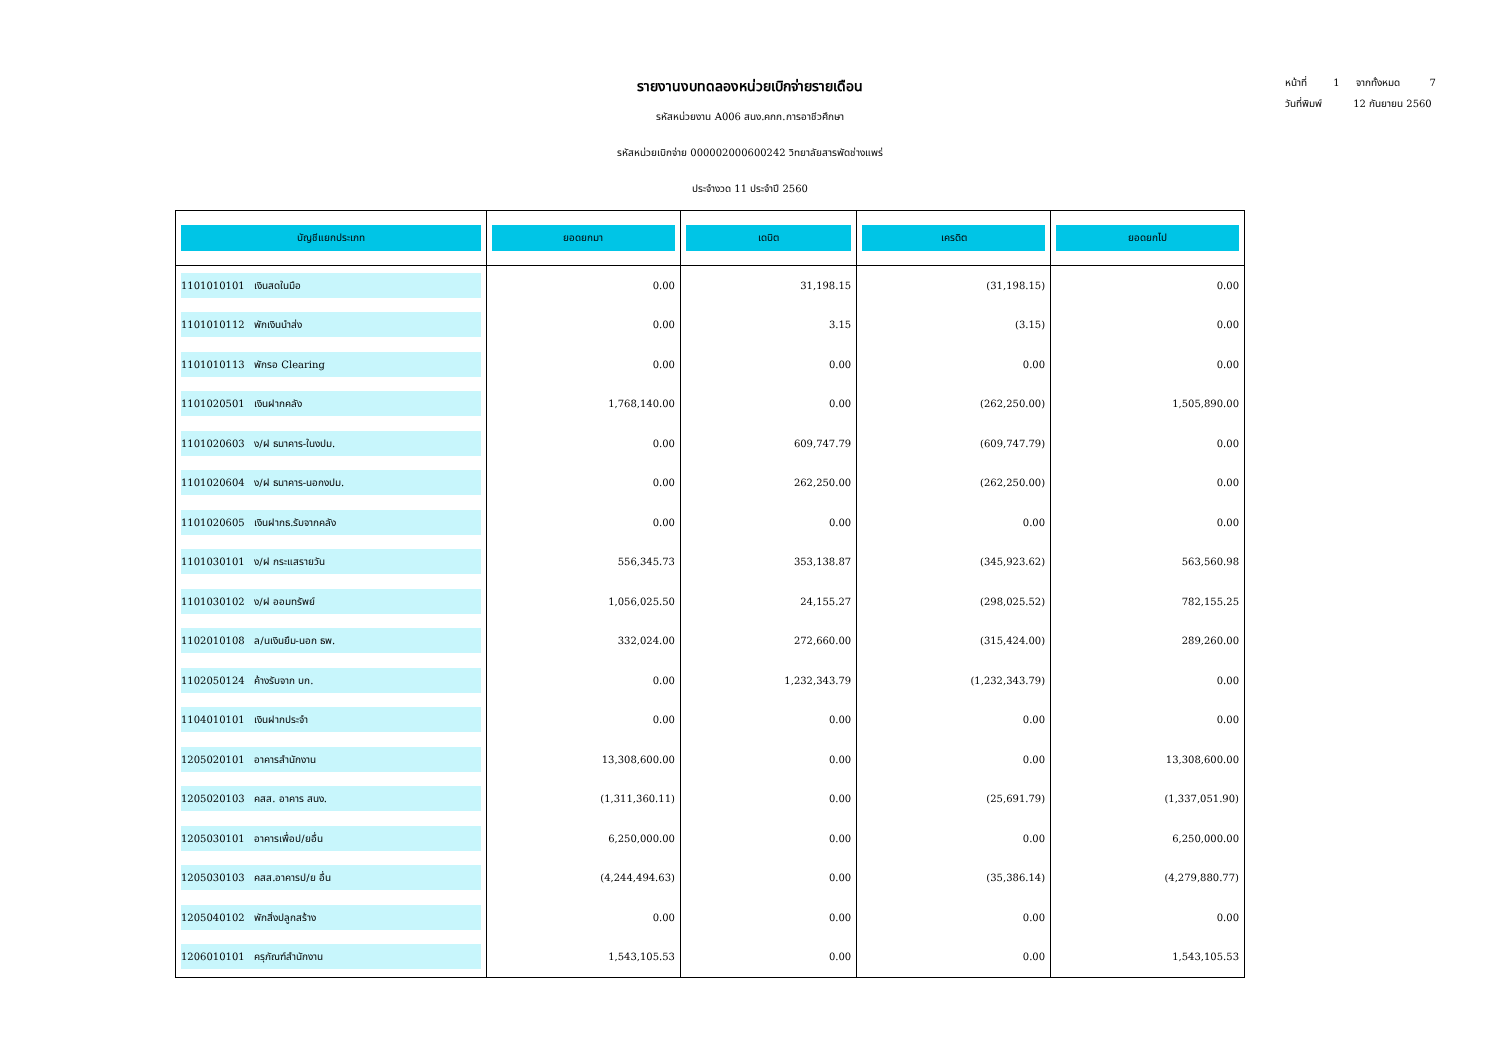หน้าที่ 1 จากทั้งหมด 7
วันที่พิมพ์ 12 กันยายน 2560
รายงานงบทดลองหน่วยเบิกจ่ายรายเดือน
รหัสหน่วยงาน A006 สนง.คกก.การอาชีวศึกษา
รหัสหน่วยเบิกจ่าย 000002000600242 วิทยาลัยสารพัดช่างแพร่
ประจำงวด 11 ประจำปี 2560
| บัญชีแยกประเภท | ยอดยกมา | เดบิต | เครดิต | ยอดยกไป |
| --- | --- | --- | --- | --- |
| 1101010101 เงินสดในมือ | 0.00 | 31,198.15 | (31,198.15) | 0.00 |
| 1101010112 พักเงินนำส่ง | 0.00 | 3.15 | (3.15) | 0.00 |
| 1101010113 พักรอ Clearing | 0.00 | 0.00 | 0.00 | 0.00 |
| 1101020501 เงินฝากคลัง | 1,768,140.00 | 0.00 | (262,250.00) | 1,505,890.00 |
| 1101020603 ง/ฝ ธนาคาร-ในงปม. | 0.00 | 609,747.79 | (609,747.79) | 0.00 |
| 1101020604 ง/ฝ ธนาคาร-นอกงปม. | 0.00 | 262,250.00 | (262,250.00) | 0.00 |
| 1101020605 เงินฝากธ.รับจากคลัง | 0.00 | 0.00 | 0.00 | 0.00 |
| 1101030101 ง/ฝ กระแสรายวัน | 556,345.73 | 353,138.87 | (345,923.62) | 563,560.98 |
| 1101030102 ง/ฝ ออมทรัพย์ | 1,056,025.50 | 24,155.27 | (298,025.52) | 782,155.25 |
| 1102010108 ล/นเงินยืม-นอก ธพ. | 332,024.00 | 272,660.00 | (315,424.00) | 289,260.00 |
| 1102050124 ค้างรับจาก บก. | 0.00 | 1,232,343.79 | (1,232,343.79) | 0.00 |
| 1104010101 เงินฝากประจำ | 0.00 | 0.00 | 0.00 | 0.00 |
| 1205020101 อาคารสำนักงาน | 13,308,600.00 | 0.00 | 0.00 | 13,308,600.00 |
| 1205020103 คสส. อาคาร สนง. | (1,311,360.11) | 0.00 | (25,691.79) | (1,337,051.90) |
| 1205030101 อาคารเพื่อป/ยอื่น | 6,250,000.00 | 0.00 | 0.00 | 6,250,000.00 |
| 1205030103 คสส.อาคารป/ย อื่น | (4,244,494.63) | 0.00 | (35,386.14) | (4,279,880.77) |
| 1205040102 พักสิ่งปลูกสร้าง | 0.00 | 0.00 | 0.00 | 0.00 |
| 1206010101 ครุภัณฑ์สำนักงาน | 1,543,105.53 | 0.00 | 0.00 | 1,543,105.53 |